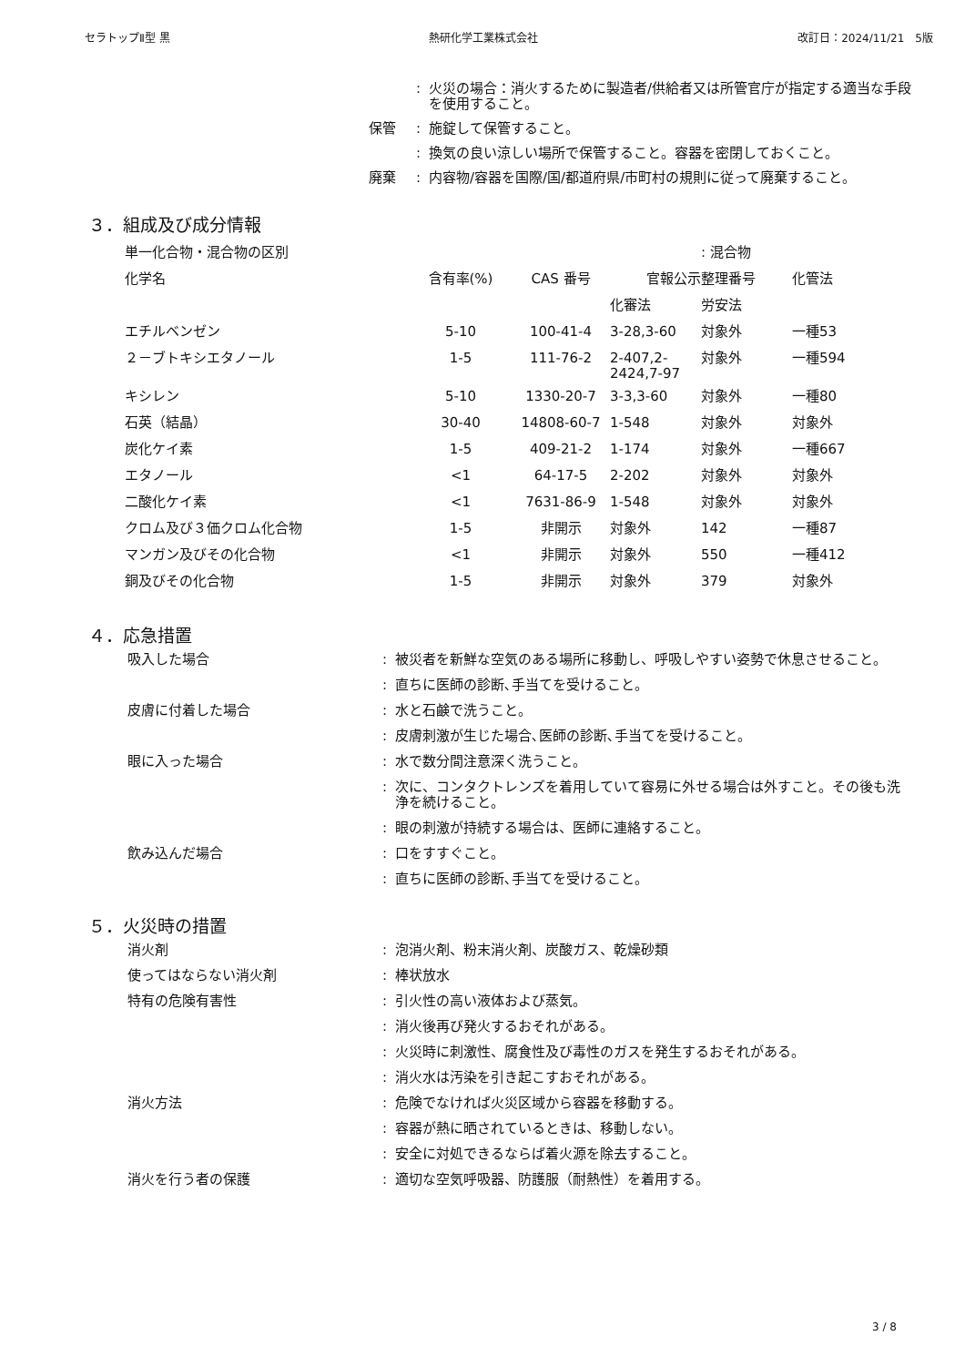セラトップⅡ型 黒 熱研化学工業株式会社 改訂日：2024/11/21　5版
: 火災の場合：消火するために製造者/供給者又は所管官庁が指定する適当な手段を使用すること。
保管: 施錠して保管すること。
: 換気の良い涼しい場所で保管すること。容器を密閉しておくこと。
廃棄: 内容物/容器を国際/国/都道府県/市町村の規則に従って廃棄すること。
３．組成及び成分情報
| 単一化合物・混合物の区別 | | | | : 混合物 | |
| 化学名 | 含有率(%) | CAS 番号 | 官報公示整理番号 | | 化管法 |
| | | | 化審法 | 労安法 | |
| エチルベンゼン | 5-10 | 100-41-4 | 3-28,3-60 | 対象外 | 一種53 |
| ２－ブトキシエタノール | 1-5 | 111-76-2 | 2-407,2-2424,7-97 | 対象外 | 一種594 |
| キシレン | 5-10 | 1330-20-7 | 3-3,3-60 | 対象外 | 一種80 |
| 石英（結晶） | 30-40 | 14808-60-7 | 1-548 | 対象外 | 対象外 |
| 炭化ケイ素 | 1-5 | 409-21-2 | 1-174 | 対象外 | 一種667 |
| エタノール | <1 | 64-17-5 | 2-202 | 対象外 | 対象外 |
| 二酸化ケイ素 | <1 | 7631-86-9 | 1-548 | 対象外 | 対象外 |
| クロム及び３価クロム化合物 | 1-5 | 非開示 | 対象外 | 142 | 一種87 |
| マンガン及びその化合物 | <1 | 非開示 | 対象外 | 550 | 一種412 |
| 銅及びその化合物 | 1-5 | 非開示 | 対象外 | 379 | 対象外 |
４．応急措置
吸入した場合: 被災者を新鮮な空気のある場所に移動し、呼吸しやすい姿勢で休息させること。
: 直ちに医師の診断､手当てを受けること。
皮膚に付着した場合: 水と石鹸で洗うこと。
: 皮膚刺激が生じた場合､医師の診断､手当てを受けること。
眼に入った場合: 水で数分間注意深く洗うこと。
: 次に、コンタクトレンズを着用していて容易に外せる場合は外すこと。その後も洗浄を続けること。
: 眼の刺激が持続する場合は、医師に連絡すること。
飲み込んだ場合: 口をすすぐこと。
: 直ちに医師の診断､手当てを受けること。
５．火災時の措置
消火剤: 泡消火剤、粉末消火剤、炭酸ガス、乾燥砂類
使ってはならない消火剤: 棒状放水
特有の危険有害性: 引火性の高い液体および蒸気。
: 消火後再び発火するおそれがある。
: 火災時に刺激性、腐食性及び毒性のガスを発生するおそれがある。
: 消火水は汚染を引き起こすおそれがある。
消火方法: 危険でなければ火災区域から容器を移動する。
: 容器が熱に晒されているときは、移動しない。
: 安全に対処できるならば着火源を除去すること。
消火を行う者の保護: 適切な空気呼吸器、防護服（耐熱性）を着用する。
3 / 8